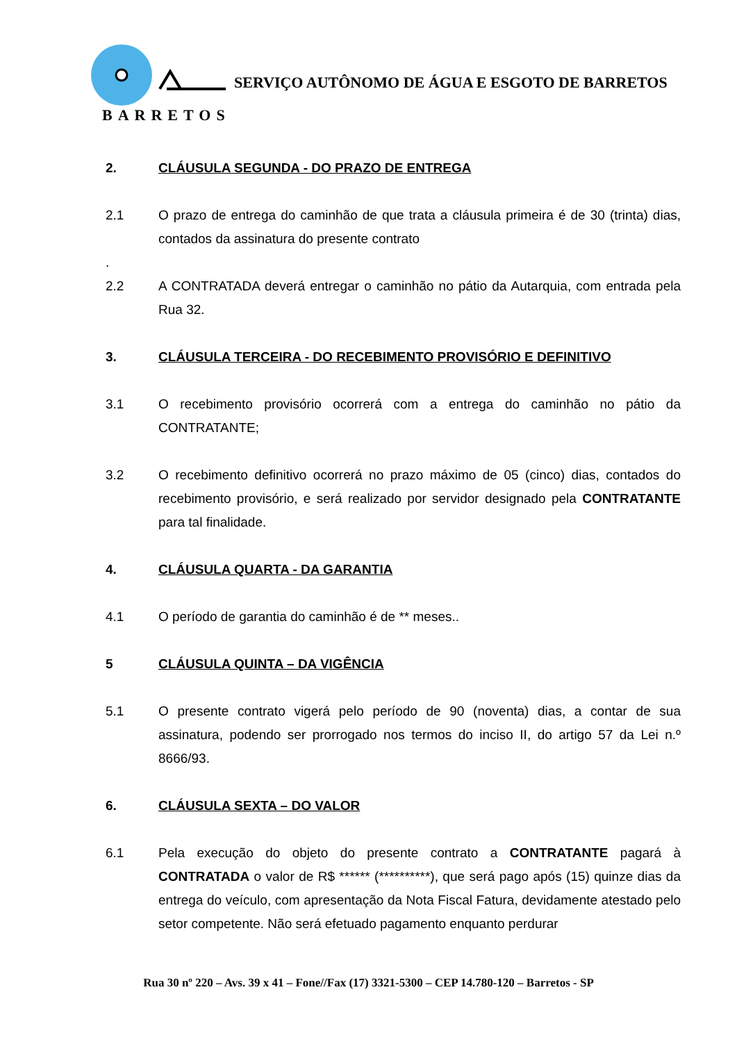SERVIÇO AUTÔNOMO DE ÁGUA E ESGOTO DE BARRETOS
BARRETOS
2. CLÁUSULA SEGUNDA - DO PRAZO DE ENTREGA
2.1 O prazo de entrega do caminhão de que trata a cláusula primeira é de 30 (trinta) dias, contados da assinatura do presente contrato
.
2.2 A CONTRATADA deverá entregar o caminhão no pátio da Autarquia, com entrada pela Rua 32.
3. CLÁUSULA TERCEIRA - DO RECEBIMENTO PROVISÓRIO E DEFINITIVO
3.1 O recebimento provisório ocorrerá com a entrega do caminhão no pátio da CONTRATANTE;
3.2 O recebimento definitivo ocorrerá no prazo máximo de 05 (cinco) dias, contados do recebimento provisório, e será realizado por servidor designado pela CONTRATANTE para tal finalidade.
4. CLÁUSULA QUARTA - DA GARANTIA
4.1 O período de garantia do caminhão é de ** meses..
5 CLÁUSULA QUINTA – DA VIGÊNCIA
5.1 O presente contrato vigerá pelo período de 90 (noventa) dias, a contar de sua assinatura, podendo ser prorrogado nos termos do inciso II, do artigo 57 da Lei n.º 8666/93.
6. CLÁUSULA SEXTA – DO VALOR
6.1 Pela execução do objeto do presente contrato a CONTRATANTE pagará à CONTRATADA o valor de R$ ****** (**********), que será pago após (15) quinze dias da entrega do veículo, com apresentação da Nota Fiscal Fatura, devidamente atestado pelo setor competente. Não será efetuado pagamento enquanto perdurar
Rua 30 nº 220 – Avs. 39 x 41 – Fone//Fax (17) 3321-5300 – CEP 14.780-120 – Barretos - SP